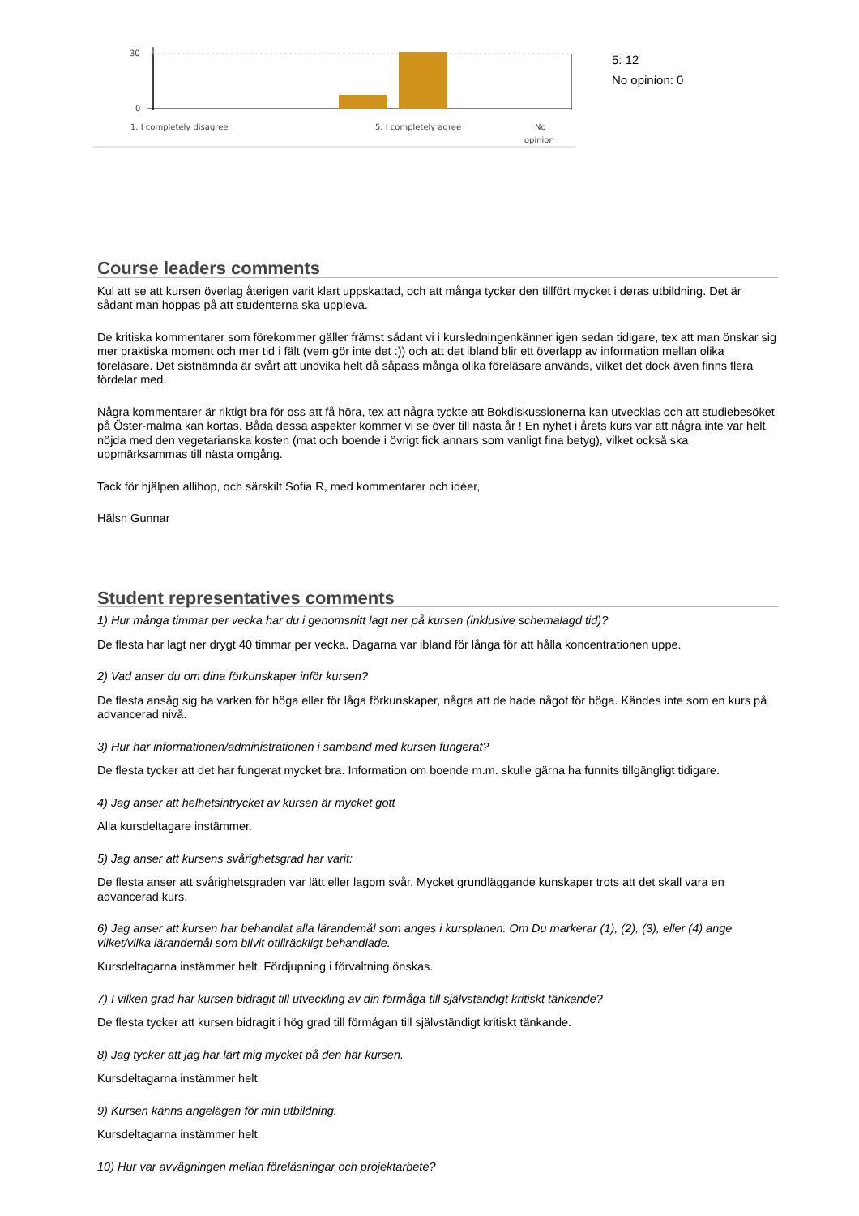30
0
1. I completely disagree
5. I completely agree
No
opinion
5: 12
No opinion: 0
Course leaders comments
Kul att se att kursen överlag återigen varit klart uppskattad, och att många tycker den tillfört mycket i deras utbildning. Det är sådant man hoppas på att studenterna ska uppleva.
De kritiska kommentarer som förekommer gäller främst sådant vi i kursledningenkänner igen sedan tidigare, tex att man önskar sig mer praktiska moment och mer tid i fält (vem gör inte det :)) och att det ibland blir ett överlapp av information mellan olika föreläsare. Det sistnämnda är svårt att undvika helt då såpass många olika föreläsare används, vilket det dock även finns flera fördelar med.
Några kommentarer är riktigt bra för oss att få höra, tex att några tyckte att Bokdiskussionerna kan utvecklas och att studiebesöket på Öster-malma kan kortas. Båda dessa aspekter kommer vi se över till nästa år ! En nyhet i årets kurs var att några inte var helt nöjda med den vegetarianska kosten (mat och boende i övrigt fick annars som vanligt fina betyg), vilket också ska uppmärksammas till nästa omgång.
Tack för hjälpen allihop, och särskilt Sofia R, med kommentarer och idéer,
Hälsn Gunnar
Student representatives comments
1) Hur många timmar per vecka har du i genomsnitt lagt ner på kursen (inklusive schemalagd tid)?
De flesta har lagt ner drygt 40 timmar per vecka. Dagarna var ibland för långa för att hålla koncentrationen uppe.
2) Vad anser du om dina förkunskaper inför kursen?
De flesta ansåg sig ha varken för höga eller för låga förkunskaper, några att de hade något för höga. Kändes inte som en kurs på advancerad nivå.
3) Hur har informationen/administrationen i samband med kursen fungerat?
De flesta tycker att det har fungerat mycket bra. Information om boende m.m. skulle gärna ha funnits tillgängligt tidigare.
4) Jag anser att helhetsintrycket av kursen är mycket gott
Alla kursdeltagare instämmer.
5) Jag anser att kursens svårighetsgrad har varit:
De flesta anser att svårighetsgraden var lätt eller lagom svår. Mycket grundläggande kunskaper trots att det skall vara en advancerad kurs.
6) Jag anser att kursen har behandlat alla lärandemål som anges i kursplanen. Om Du markerar (1), (2), (3), eller (4) ange vilket/vilka lärandemål som blivit otillräckligt behandlade.
Kursdeltagarna instämmer helt. Fördjupning i förvaltning önskas.
7) I vilken grad har kursen bidragit till utveckling av din förmåga till självständigt kritiskt tänkande?
De flesta tycker att kursen bidragit i hög grad till förmågan till självständigt kritiskt tänkande.
8) Jag tycker att jag har lärt mig mycket på den här kursen.
Kursdeltagarna instämmer helt.
9) Kursen känns angelägen för min utbildning.
Kursdeltagarna instämmer helt.
10) Hur var avvägningen mellan föreläsningar och projektarbete?